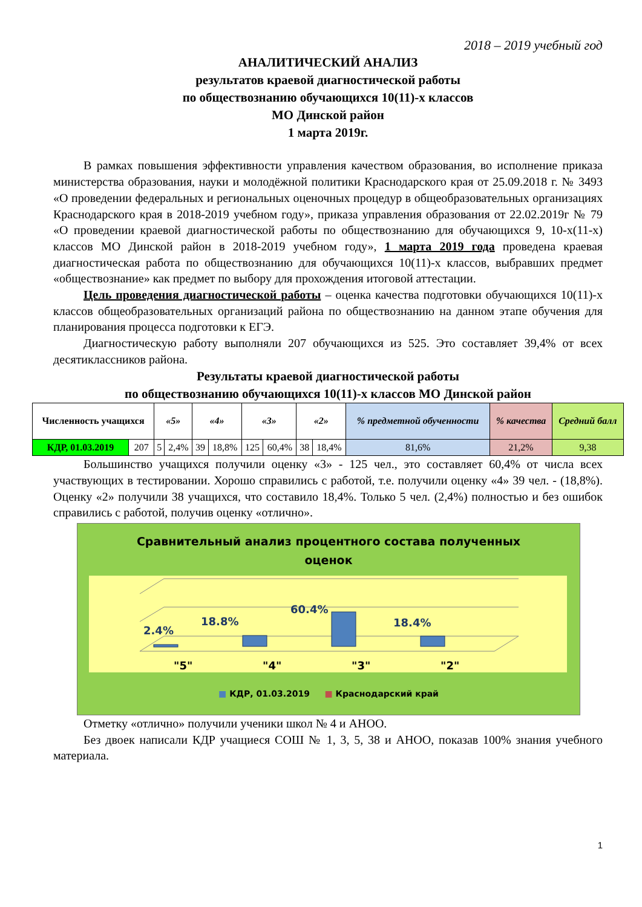2018 – 2019 учебный год
АНАЛИТИЧЕСКИЙ АНАЛИЗ
результатов краевой диагностической работы
по обществознанию обучающихся 10(11)-х классов
МО Динской район
1 марта 2019г.
В рамках повышения эффективности управления качеством образования, во исполнение приказа министерства образования, науки и молодёжной политики Краснодарского края от 25.09.2018 г. № 3493 «О проведении федеральных и региональных оценочных процедур в общеобразовательных организациях Краснодарского края в 2018-2019 учебном году», приказа управления образования от 22.02.2019г № 79 «О проведении краевой диагностической работы по обществознанию для обучающихся 9, 10-х(11-х) классов МО Динской район в 2018-2019 учебном году», 1 марта 2019 года проведена краевая диагностическая работа по обществознанию для обучающихся 10(11)-х классов, выбравших предмет «обществознание» как предмет по выбору для прохождения итоговой аттестации.
Цель проведения диагностической работы – оценка качества подготовки обучающихся 10(11)-х классов общеобразовательных организаций района по обществознанию на данном этапе обучения для планирования процесса подготовки к ЕГЭ.
Диагностическую работу выполняли 207 обучающихся из 525. Это составляет 39,4% от всех десятиклассников района.
Результаты краевой диагностической работы
по обществознанию обучающихся 10(11)-х классов МО Динской район
| Численность учащихся | | «5» | | «4» | | «3» | | «2» | | % предметной обученности | % качества | Средний балл |
| --- | --- | --- | --- | --- | --- | --- | --- | --- | --- | --- | --- | --- |
| КДР, 01.03.2019 | 207 | 5 | 2,4% | 39 | 18,8% | 125 | 60,4% | 38 | 18,4% | 81,6% | 21,2% | 9,38 |
Большинство учащихся получили оценку «3» - 125 чел., это составляет 60,4% от числа всех участвующих в тестировании. Хорошо справились с работой, т.е. получили оценку «4» 39 чел. - (18,8%). Оценку «2» получили 38 учащихся, что составило 18,4%. Только 5 чел. (2,4%) полностью и без ошибок справились с работой, получив оценку «отлично».
Сравнительный анализ процентного состава полученных
оценок
2.4%
18.8%
60.4%
18.4%
"5"
"4"
"3"
"2"
■ КДР, 01.03.2019 ■ Краснодарский край
Отметку «отлично» получили ученики школ № 4 и АНОО.
Без двоек написали КДР учащиеся СОШ № 1, 3, 5, 38 и АНОО, показав 100% знания учебного материала.
1